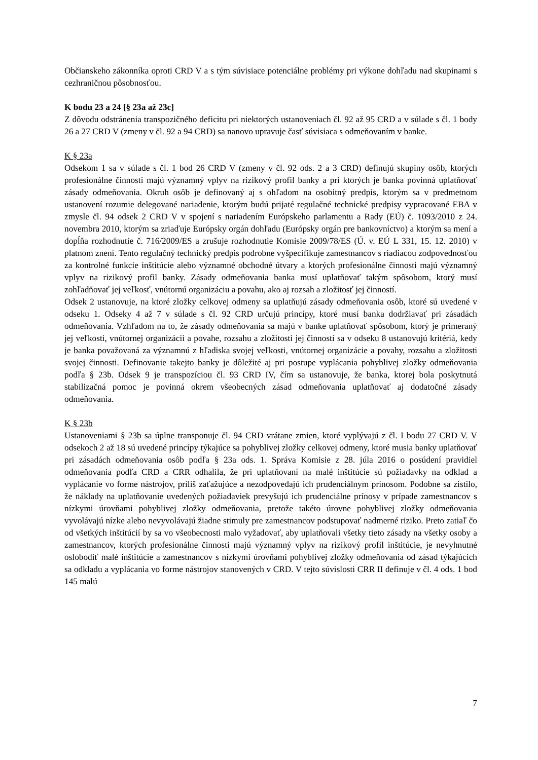Občianskeho zákonníka oproti CRD V a s tým súvisiace potenciálne problémy pri výkone dohľadu nad skupinami s cezhraničnou pôsobnosťou.
K bodu 23 a 24 [§ 23a až 23c]
Z dôvodu odstránenia transpozičného deficitu pri niektorých ustanoveniach čl. 92 až 95 CRD a v súlade s čl. 1 body 26 a 27 CRD V (zmeny v čl. 92 a 94 CRD) sa nanovo upravuje časť súvisiaca s odmeňovaním v banke.
K § 23a
Odsekom 1 sa v súlade s čl. 1 bod 26 CRD V (zmeny v čl. 92 ods. 2 a 3 CRD) definujú skupiny osôb, ktorých profesionálne činnosti majú významný vplyv na rizikový profil banky a pri ktorých je banka povinná uplatňovať zásady odmeňovania. Okruh osôb je definovaný aj s ohľadom na osobitný predpis, ktorým sa v predmetnom ustanovení rozumie delegované nariadenie, ktorým budú prijaté regulačné technické predpisy vypracované EBA v zmysle čl. 94 odsek 2 CRD V v spojení s nariadením Európskeho parlamentu a Rady (EÚ) č. 1093/2010 z 24. novembra 2010, ktorým sa zriaďuje Európsky orgán dohľadu (Európsky orgán pre bankovníctvo) a ktorým sa mení a dopĺňa rozhodnutie č. 716/2009/ES a zrušuje rozhodnutie Komisie 2009/78/ES (Ú. v. EÚ L 331, 15. 12. 2010) v platnom znení. Tento regulačný technický predpis podrobne vyšpecifikuje zamestnancov s riadiacou zodpovednosťou za kontrolné funkcie inštitúcie alebo významné obchodné útvary a ktorých profesionálne činnosti majú významný vplyv na rizikový profil banky. Zásady odmeňovania banka musí uplatňovať takým spôsobom, ktorý musí zohľadňovať jej veľkosť, vnútornú organizáciu a povahu, ako aj rozsah a zložitosť jej činností.
Odsek 2 ustanovuje, na ktoré zložky celkovej odmeny sa uplatňujú zásady odmeňovania osôb, ktoré sú uvedené v odseku 1. Odseky 4 až 7 v súlade s čl. 92 CRD určujú princípy, ktoré musí banka dodržiavať pri zásadách odmeňovania. Vzhľadom na to, že zásady odmeňovania sa majú v banke uplatňovať spôsobom, ktorý je primeraný jej veľkosti, vnútornej organizácii a povahe, rozsahu a zložitosti jej činností sa v odseku 8 ustanovujú kritériá, kedy je banka považovaná za významnú z hľadiska svojej veľkosti, vnútornej organizácie a povahy, rozsahu a zložitosti svojej činnosti. Definovanie takejto banky je dôležité aj pri postupe vyplácania pohyblivej zložky odmeňovania podľa § 23b. Odsek 9 je transpozíciou čl. 93 CRD IV, čím sa ustanovuje, že banka, ktorej bola poskytnutá stabilizačná pomoc je povinná okrem všeobecných zásad odmeňovania uplatňovať aj dodatočné zásady odmeňovania.
K § 23b
Ustanoveniami § 23b sa úplne transponuje čl. 94 CRD vrátane zmien, ktoré vyplývajú z čl. I bodu 27 CRD V. V odsekoch 2 až 18 sú uvedené princípy týkajúce sa pohyblivej zložky celkovej odmeny, ktoré musia banky uplatňovať pri zásadách odmeňovania osôb podľa § 23a ods. 1. Správa Komisie z 28. júla 2016 o posúdení pravidiel odmeňovania podľa CRD a CRR odhalila, že pri uplatňovaní na malé inštitúcie sú požiadavky na odklad a vyplácanie vo forme nástrojov, príliš zaťažujúce a nezodpovedajú ich prudenciálnym prínosom. Podobne sa zistilo, že náklady na uplatňovanie uvedených požiadaviek prevyšujú ich prudenciálne prínosy v prípade zamestnancov s nízkymi úrovňami pohyblivej zložky odmeňovania, pretože takéto úrovne pohyblivej zložky odmeňovania vyvolávajú nízke alebo nevyvolávajú žiadne stimuly pre zamestnancov podstupovať nadmerné riziko. Preto zatiaľ čo od všetkých inštitúcií by sa vo všeobecnosti malo vyžadovať, aby uplatňovali všetky tieto zásady na všetky osoby a zamestnancov, ktorých profesionálne činnosti majú významný vplyv na rizikový profil inštitúcie, je nevyhnutné oslobodiť malé inštitúcie a zamestnancov s nízkymi úrovňami pohyblivej zložky odmeňovania od zásad týkajúcich sa odkladu a vyplácania vo forme nástrojov stanovených v CRD. V tejto súvislosti CRR II definuje v čl. 4 ods. 1 bod 145 malú
7